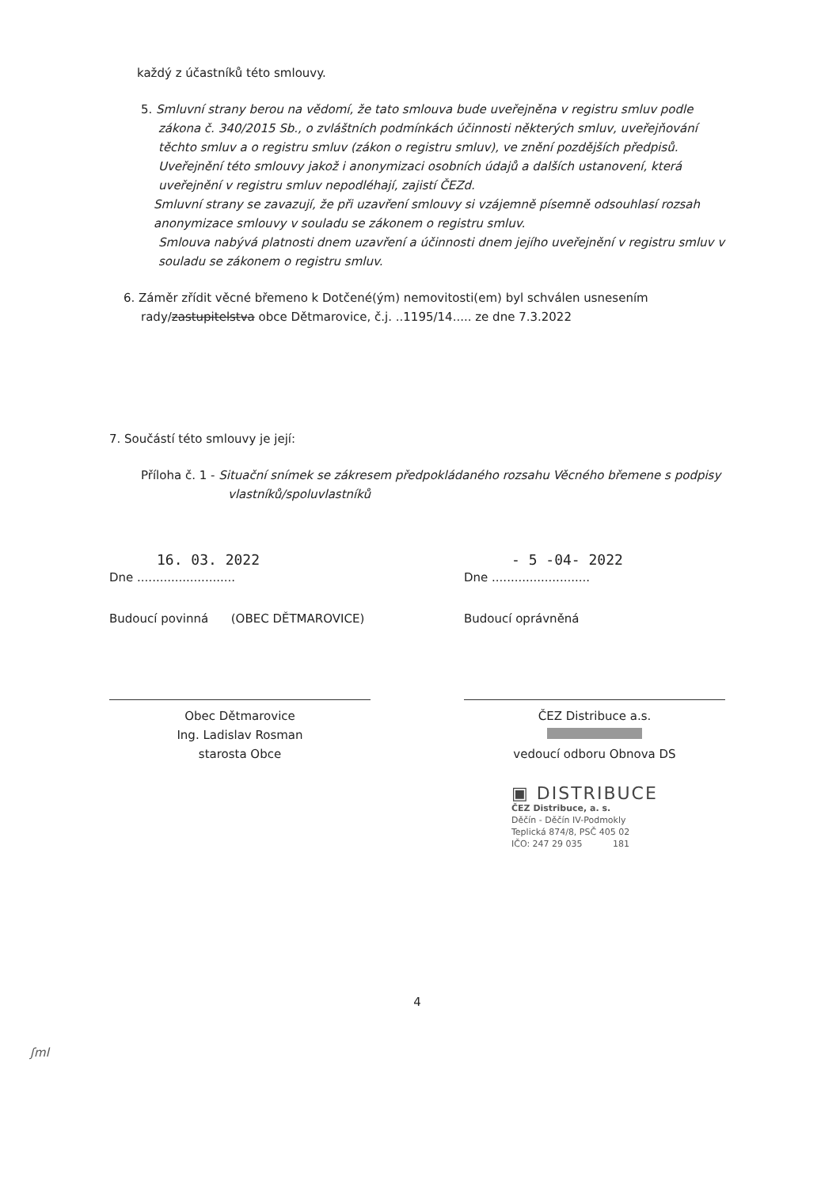každý z účastníků této smlouvy.
5. Smluvní strany berou na vědomí, že tato smlouva bude uveřejněna v registru smluv podle zákona č. 340/2015 Sb., o zvláštních podmínkách účinnosti některých smluv, uveřejňování těchto smluv a o registru smluv (zákon o registru smluv), ve znění pozdějších předpisů. Uveřejnění této smlouvy jakož i anonymizaci osobních údajů a dalších ustanovení, která uveřejnění v registru smluv nepodléhají, zajistí ČEZd.
Smluvní strany se zavazují, že při uzavření smlouvy si vzájemně písemně odsouhlasí rozsah anonymizace smlouvy v souladu se zákonem o registru smluv.
Smlouva nabývá platnosti dnem uzavření a účinnosti dnem jejího uveřejnění v registru smluv v souladu se zákonem o registru smluv.
6. Záměr zřídit věcné břemeno k Dotčené(ým) nemovitosti(em) byl schválen usnesením rady/zastupitelstva obce Dětmarovice, č.j. ..1195/14..... ze dne 7.3.2022
7. Součástí této smlouvy je její:
Příloha č. 1 - Situační snímek se zákresem předpokládaného rozsahu Věcného břemene s podpisy
vlastníků/spoluvlastníků
16. 03. 2022
Dne ..........................
Budoucí povinná (OBEC DĚTMAROVICE)
Obec Dětmarovice
Ing. Ladislav Rosman
starosta Obce
- 5 -04- 2022
Dne ..........................
Budoucí oprávněná
ČEZ Distribuce a.s.
vedoucí odboru Obnova DS
▣ DISTRIBUCE
ČEZ Distribuce, a. s.
Děčín - Děčín IV-Podmokly
Teplická 874/8, PSČ 405 02
IČO: 247 29 035 181
4
ʃml